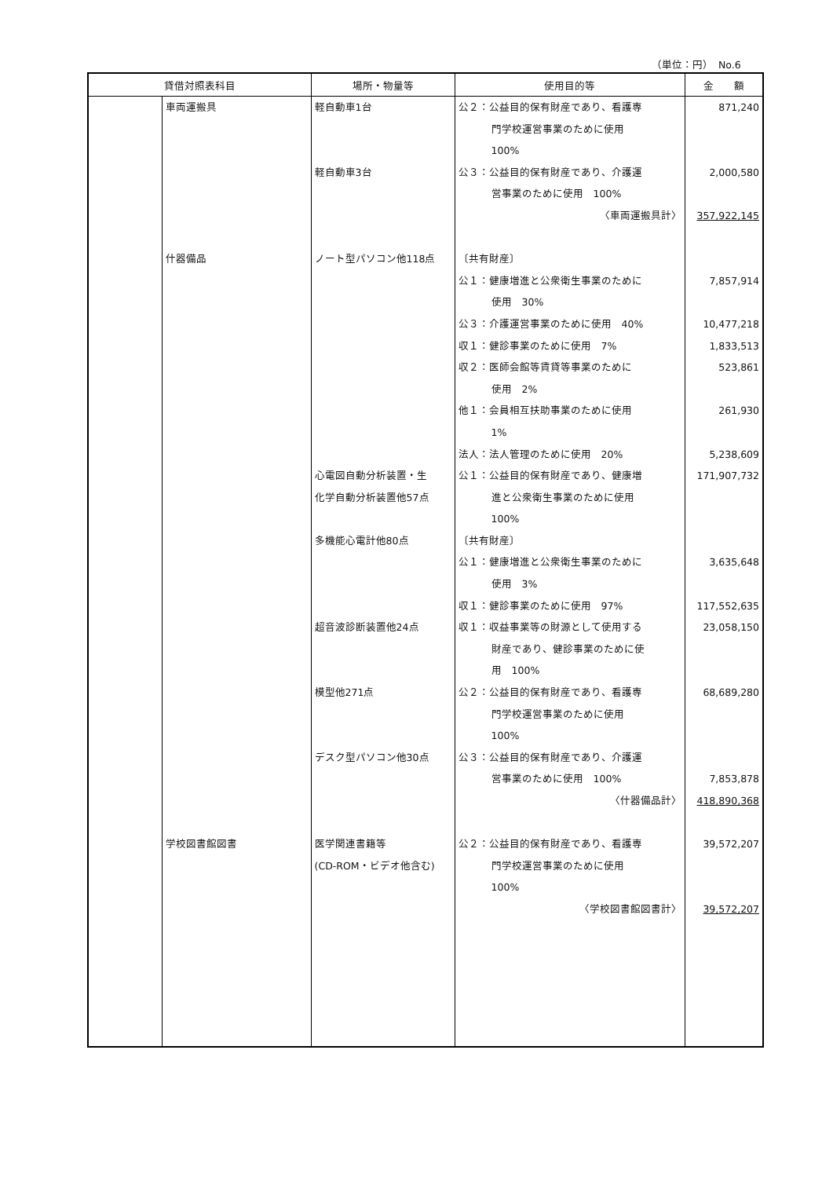（単位：円）　No.6
| 貸借対照表科目 | | 場所・物量等 | 使用目的等 | 金 額 |
| --- | --- | --- | --- | --- |
| | 車両運搬具 | 軽自動車1台 | 公２：公益目的保有財産であり、看護専 | 871,240 |
| | | | 門学校運営事業のために使用 | |
| | | | 100% | |
| | | 軽自動車3台 | 公３：公益目的保有財産であり、介護運 | 2,000,580 |
| | | | 営事業のために使用 100% | |
| | | | 〈車両運搬具計〉 | 357,922,145 |
| | 什器備品 | ノート型パソコン他118点 | 〔共有財産〕 | |
| | | | 公１：健康増進と公衆衛生事業のために | 7,857,914 |
| | | | 使用 30% | |
| | | | 公３：介護運営事業のために使用 40% | 10,477,218 |
| | | | 収１：健診事業のために使用 7% | 1,833,513 |
| | | | 収２：医師会館等賃貸等事業のために | 523,861 |
| | | | 使用 2% | |
| | | | 他１：会員相互扶助事業のために使用 | 261,930 |
| | | | 1% | |
| | | | 法人：法人管理のために使用 20% | 5,238,609 |
| | | 心電図自動分析装置・生 | 公１：公益目的保有財産であり、健康増 | 171,907,732 |
| | | 化学自動分析装置他57点 | 進と公衆衛生事業のために使用 | |
| | | | 100% | |
| | | 多機能心電計他80点 | 〔共有財産〕 | |
| | | | 公１：健康増進と公衆衛生事業のために | 3,635,648 |
| | | | 使用 3% | |
| | | | 収１：健診事業のために使用 97% | 117,552,635 |
| | | 超音波診断装置他24点 | 収１：収益事業等の財源として使用する | 23,058,150 |
| | | | 財産であり、健診事業のために使 | |
| | | | 用 100% | |
| | | 模型他271点 | 公２：公益目的保有財産であり、看護専 | 68,689,280 |
| | | | 門学校運営事業のために使用 | |
| | | | 100% | |
| | | デスク型パソコン他30点 | 公３：公益目的保有財産であり、介護運 | |
| | | | 営事業のために使用 100% | 7,853,878 |
| | | | 〈什器備品計〉 | 418,890,368 |
| | 学校図書館図書 | 医学関連書籍等 | 公２：公益目的保有財産であり、看護専 | 39,572,207 |
| | | (CD-ROM・ビデオ他含む) | 門学校運営事業のために使用 | |
| | | | 100% | |
| | | | 〈学校図書館図書計〉 | 39,572,207 |